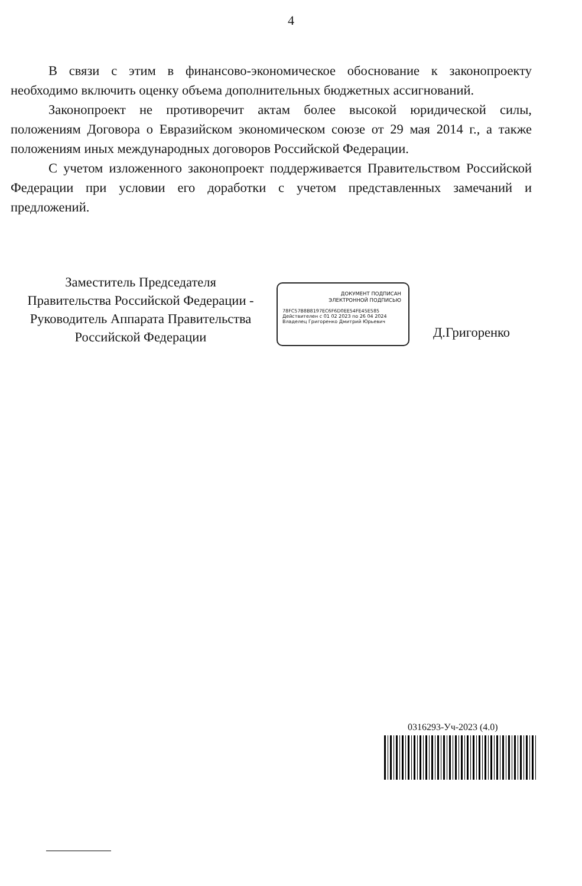4
В связи с этим в финансово-экономическое обоснование к законопроекту необходимо включить оценку объема дополнительных бюджетных ассигнований.
Законопроект не противоречит актам более высокой юридической силы, положениям Договора о Евразийском экономическом союзе от 29 мая 2014 г., а также положениям иных международных договоров Российской Федерации.
С учетом изложенного законопроект поддерживается Правительством Российской Федерации при условии его доработки с учетом представленных замечаний и предложений.
Заместитель Председателя
Правительства Российской Федерации -
Руководитель Аппарата Правительства
Российской Федерации
ДОКУМЕНТ ПОДПИСАН
ЭЛЕКТРОННОЙ ПОДПИСЬЮ
78FC57B8B8197EC6F6D0EE54FE45E585
Действителен с 01 02 2023 по 26 04 2024
Владелец Григоренко Дмитрий Юрьевич
Д.Григоренко
0316293-Уч-2023 (4.0)